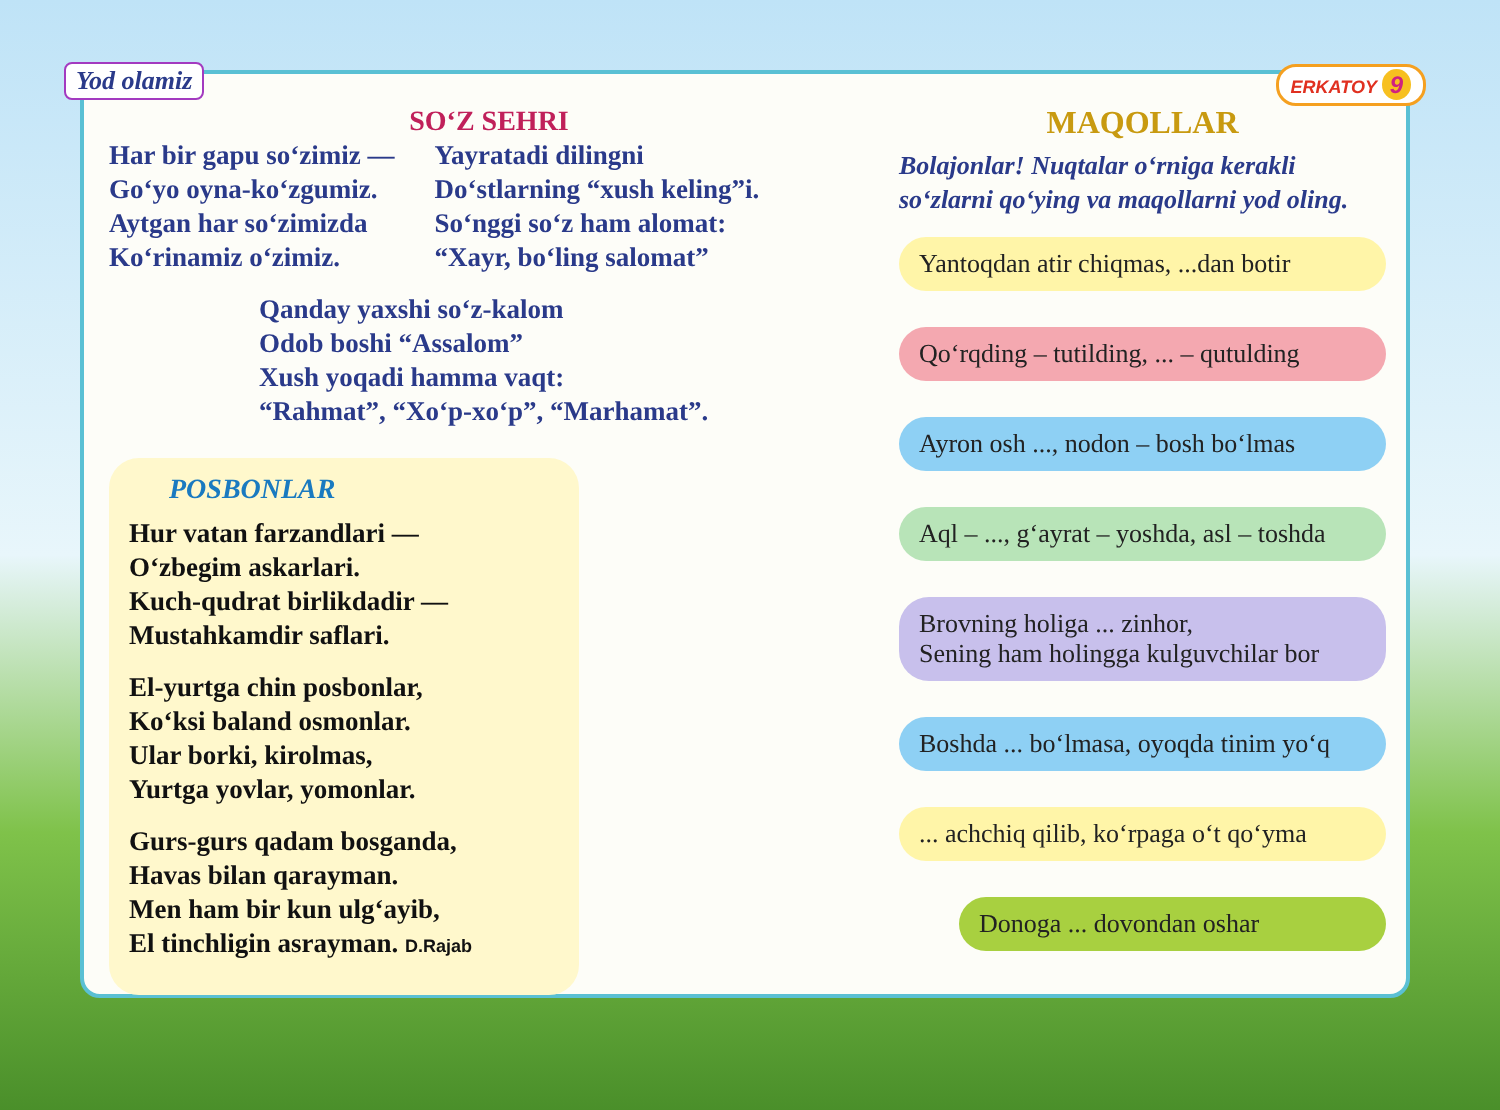Yod olamiz ERKATOY 9
SO‘Z SEHRI
Har bir gapu so‘zimiz —
Go‘yo oyna-ko‘zgumiz.
Aytgan har so‘zimizda
Ko‘rinamiz o‘zimiz.
Yayratadi dilingni
Do‘stlarning “xush keling”i.
So‘nggi so‘z ham alomat:
“Xayr, bo‘ling salomat”
Qanday yaxshi so‘z-kalom
Odob boshi “Assalom”
Xush yoqadi hamma vaqt:
“Rahmat”, “Xo‘p-xo‘p”, “Marhamat”.
POSBONLAR
Hur vatan farzandlari —
O‘zbegim askarlari.
Kuch-qudrat birlikdadir —
Mustahkamdir saflari.
El-yurtga chin posbonlar,
Ko‘ksi baland osmonlar.
Ular borki, kirolmas,
Yurtga yovlar, yomonlar.
Gurs-gurs qadam bosganda,
Havas bilan qarayman.
Men ham bir kun ulg‘ayib,
El tinchligin asrayman. D.Rajab
MAQOLLAR
Bolajonlar! Nuqtalar o‘rniga kerakli so‘zlarni qo‘ying va maqollarni yod oling.
Yantoqdan atir chiqmas, ...dan botir
Qo‘rqding – tutilding, ... – qutulding
Ayron osh ..., nodon – bosh bo‘lmas
Aql – ..., g‘ayrat – yoshda, asl – toshda
Brovning holiga ... zinhor,
Sening ham holingga kulguvchilar bor
Boshda ... bo‘lmasa, oyoqda tinim yo‘q
... achchiq qilib, ko‘rpaga o‘t qo‘yma
Donoga ... dovondan oshar